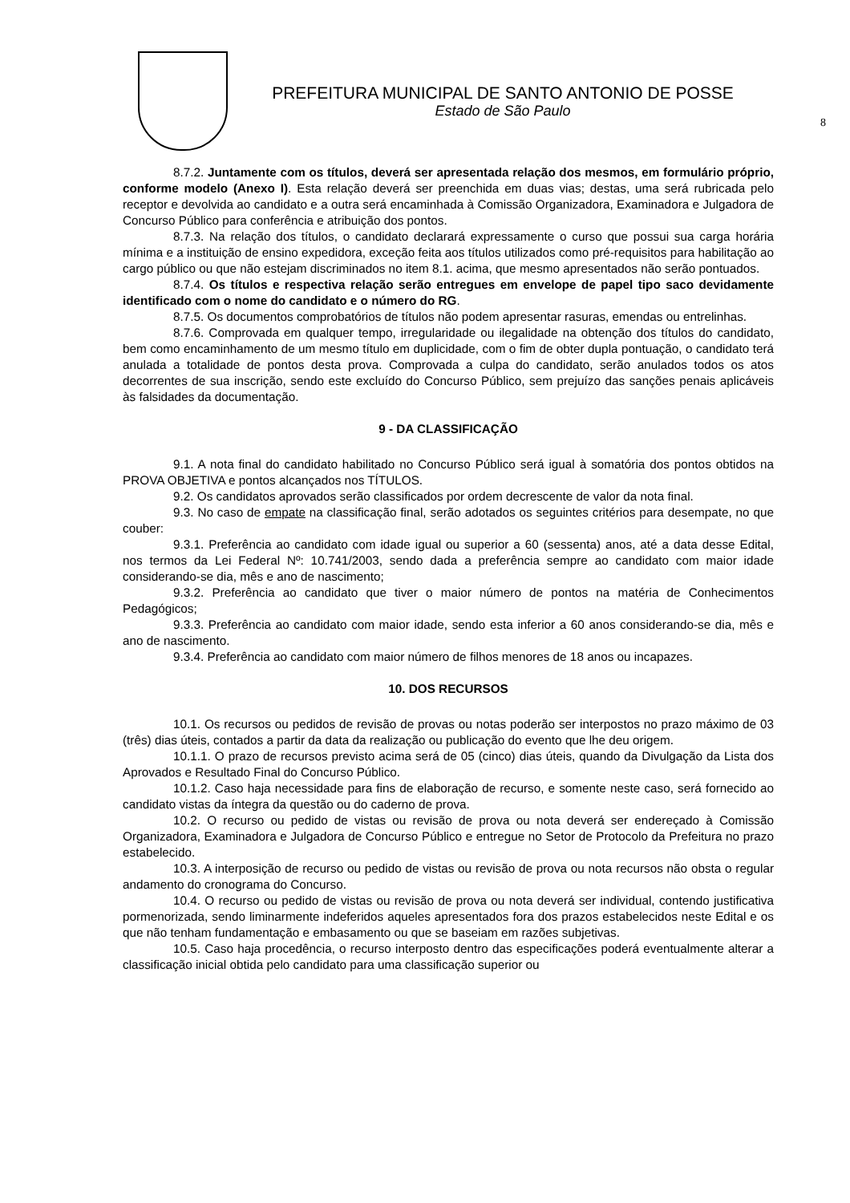PREFEITURA MUNICIPAL DE SANTO ANTONIO DE POSSE
Estado de São Paulo
8
8.7.2. Juntamente com os títulos, deverá ser apresentada relação dos mesmos, em formulário próprio, conforme modelo (Anexo I). Esta relação deverá ser preenchida em duas vias; destas, uma será rubricada pelo receptor e devolvida ao candidato e a outra será encaminhada à Comissão Organizadora, Examinadora e Julgadora de Concurso Público para conferência e atribuição dos pontos.
8.7.3. Na relação dos títulos, o candidato declarará expressamente o curso que possui sua carga horária mínima e a instituição de ensino expedidora, exceção feita aos títulos utilizados como pré-requisitos para habilitação ao cargo público ou que não estejam discriminados no item 8.1. acima, que mesmo apresentados não serão pontuados.
8.7.4. Os títulos e respectiva relação serão entregues em envelope de papel tipo saco devidamente identificado com o nome do candidato e o número do RG.
8.7.5. Os documentos comprobatórios de títulos não podem apresentar rasuras, emendas ou entrelinhas.
8.7.6. Comprovada em qualquer tempo, irregularidade ou ilegalidade na obtenção dos títulos do candidato, bem como encaminhamento de um mesmo título em duplicidade, com o fim de obter dupla pontuação, o candidato terá anulada a totalidade de pontos desta prova. Comprovada a culpa do candidato, serão anulados todos os atos decorrentes de sua inscrição, sendo este excluído do Concurso Público, sem prejuízo das sanções penais aplicáveis às falsidades da documentação.
9 - DA CLASSIFICAÇÃO
9.1. A nota final do candidato habilitado no Concurso Público será igual à somatória dos pontos obtidos na PROVA OBJETIVA e pontos alcançados nos TÍTULOS.
9.2. Os candidatos aprovados serão classificados por ordem decrescente de valor da nota final.
9.3. No caso de empate na classificação final, serão adotados os seguintes critérios para desempate, no que couber:
9.3.1. Preferência ao candidato com idade igual ou superior a 60 (sessenta) anos, até a data desse Edital, nos termos da Lei Federal Nº: 10.741/2003, sendo dada a preferência sempre ao candidato com maior idade considerando-se dia, mês e ano de nascimento;
9.3.2. Preferência ao candidato que tiver o maior número de pontos na matéria de Conhecimentos Pedagógicos;
9.3.3. Preferência ao candidato com maior idade, sendo esta inferior a 60 anos considerando-se dia, mês e ano de nascimento.
9.3.4. Preferência ao candidato com maior número de filhos menores de 18 anos ou incapazes.
10. DOS RECURSOS
10.1. Os recursos ou pedidos de revisão de provas ou notas poderão ser interpostos no prazo máximo de 03 (três) dias úteis, contados a partir da data da realização ou publicação do evento que lhe deu origem.
10.1.1. O prazo de recursos previsto acima será de 05 (cinco) dias úteis, quando da Divulgação da Lista dos Aprovados e Resultado Final do Concurso Público.
10.1.2. Caso haja necessidade para fins de elaboração de recurso, e somente neste caso, será fornecido ao candidato vistas da íntegra da questão ou do caderno de prova.
10.2. O recurso ou pedido de vistas ou revisão de prova ou nota deverá ser endereçado à Comissão Organizadora, Examinadora e Julgadora de Concurso Público e entregue no Setor de Protocolo da Prefeitura no prazo estabelecido.
10.3. A interposição de recurso ou pedido de vistas ou revisão de prova ou nota recursos não obsta o regular andamento do cronograma do Concurso.
10.4. O recurso ou pedido de vistas ou revisão de prova ou nota deverá ser individual, contendo justificativa pormenorizada, sendo liminarmente indeferidos aqueles apresentados fora dos prazos estabelecidos neste Edital e os que não tenham fundamentação e embasamento ou que se baseiam em razões subjetivas.
10.5. Caso haja procedência, o recurso interposto dentro das especificações poderá eventualmente alterar a classificação inicial obtida pelo candidato para uma classificação superior ou